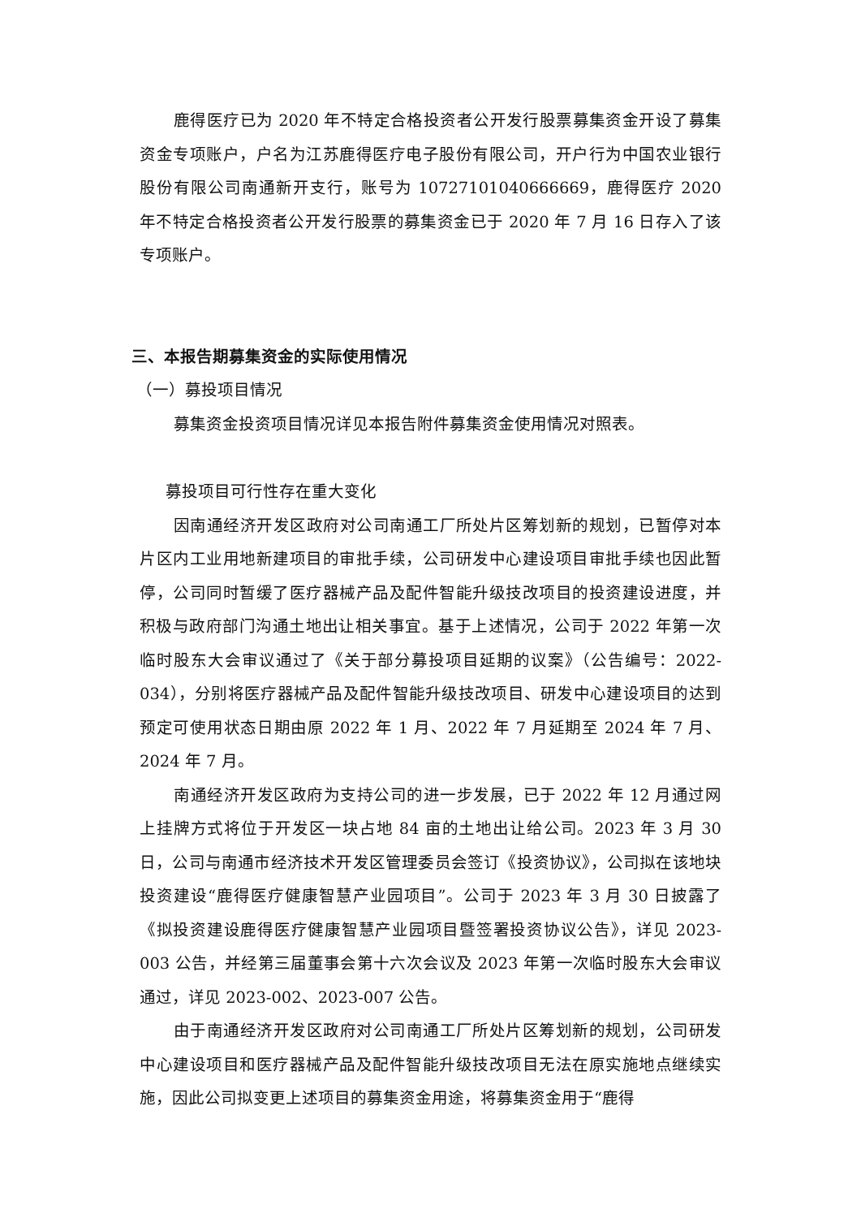鹿得医疗已为 2020 年不特定合格投资者公开发行股票募集资金开设了募集资金专项账户，户名为江苏鹿得医疗电子股份有限公司，开户行为中国农业银行股份有限公司南通新开支行，账号为 10727101040666669，鹿得医疗 2020 年不特定合格投资者公开发行股票的募集资金已于 2020 年 7 月 16 日存入了该专项账户。
三、本报告期募集资金的实际使用情况
（一）募投项目情况
募集资金投资项目情况详见本报告附件募集资金使用情况对照表。
募投项目可行性存在重大变化
因南通经济开发区政府对公司南通工厂所处片区筹划新的规划，已暂停对本片区内工业用地新建项目的审批手续，公司研发中心建设项目审批手续也因此暂停，公司同时暂缓了医疗器械产品及配件智能升级技改项目的投资建设进度，并积极与政府部门沟通土地出让相关事宜。基于上述情况，公司于 2022 年第一次临时股东大会审议通过了《关于部分募投项目延期的议案》（公告编号：2022-034），分别将医疗器械产品及配件智能升级技改项目、研发中心建设项目的达到预定可使用状态日期由原 2022 年 1 月、2022 年 7 月延期至 2024 年 7 月、2024 年 7 月。
南通经济开发区政府为支持公司的进一步发展，已于 2022 年 12 月通过网上挂牌方式将位于开发区一块占地 84 亩的土地出让给公司。2023 年 3 月 30 日，公司与南通市经济技术开发区管理委员会签订《投资协议》，公司拟在该地块投资建设“鹿得医疗健康智慧产业园项目”。公司于 2023 年 3 月 30 日披露了《拟投资建设鹿得医疗健康智慧产业园项目暨签署投资协议公告》，详见 2023-003 公告，并经第三届董事会第十六次会议及 2023 年第一次临时股东大会审议通过，详见 2023-002、2023-007 公告。
由于南通经济开发区政府对公司南通工厂所处片区筹划新的规划，公司研发中心建设项目和医疗器械产品及配件智能升级技改项目无法在原实施地点继续实施，因此公司拟变更上述项目的募集资金用途，将募集资金用于“鹿得